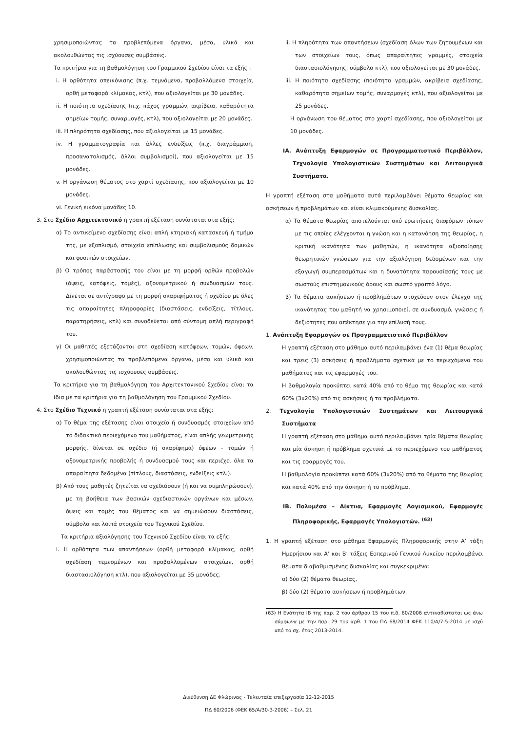χρησιμοποιώντας τα προβλεπόμενα όργανα, μέσα, υλικά και ακολουθώντας τις ισχύουσες συμβάσεις.
Τα κριτήρια για τη βαθμολόγηση του Γραμμικού Σχεδίου είναι τα εξής :
i. Η ορθότητα απεικόνισης (π.χ. τεμνόμενα, προβαλλόμενα στοιχεία, ορθή μεταφορά κλίμακας, κτλ), που αξιολογείται με 30 μονάδες.
ii. Η ποιότητα σχεδίασης (π.χ. πάχος γραμμών, ακρίβεια, καθαρότητα σημείων τομής, συναρμογές, κτλ), που αξιολογείται με 20 μονάδες.
iii. Η πληρότητα σχεδίασης, που αξιολογείται με 15 μονάδες.
iv. Η γραμματογραφία και άλλες ενδείξεις (π.χ. διαγράμμιση, προσανατολισμός, άλλοι συμβολισμοί), που αξιολογείται με 15 μονάδες.
v. Η οργάνωση θέματος στο χαρτί σχεδίασης, που αξιολογείται με 10 μονάδες.
vi. Γενική εικόνα μονάδες 10.
3. Στο Σχέδιο Αρχιτεκτονικό η γραπτή εξέταση συνίσταται στα εξής:
α) Το αντικείμενο σχεδίασης είναι απλή κτηριακή κατασκευή ή τμήμα της, με εξοπλισμό, στοιχεία επίπλωσης και συμβολισμούς δομικών και φυσικών στοιχείων.
β) Ο τρόπος παράστασής του είναι με τη μορφή ορθών προβολών (όψεις, κατόψεις, τομές), αξονομετρικού ή συνδυασμών τους. Δίνεται σε αντίγραφο με τη μορφή σκαριφήματος ή σχεδίου με όλες τις απαραίτητες πληροφορίες (διαστάσεις, ενδείξεις, τίτλους, παρατηρήσεις, κτλ) και συνοδεύεται από σύντομη απλή περιγραφή του.
γ) Οι μαθητές εξετάζονται στη σχεδίαση κατόψεων, τομών, όψεων, χρησιμοποιώντας τα προβλεπόμενα όργανα, μέσα και υλικά και ακολουθώντας τις ισχύουσες συμβάσεις.
Τα κριτήρια για τη βαθμολόγηση του Αρχιτεκτονικού Σχεδίου είναι τα ίδια με τα κριτήρια για τη βαθμολόγηση του Γραμμικού Σχεδίου.
4. Στο Σχέδιο Τεχνικό η γραπτή εξέταση συνίσταται στα εξής:
α) Το θέμα της εξέτασης είναι στοιχείο ή συνδυασμός στοιχείων από το διδακτικό περιεχόμενο του μαθήματος, είναι απλής γεωμετρικής μορφής, δίνεται σε σχέδιο (ή σκαρίφημα) όψεων - τομών ή αξονομετρικής προβολής ή συνδυασμού τους και περιέχει όλα τα απαραίτητα δεδομένα (τίτλους, διαστάσεις, ενδείξεις κτλ.).
β) Από τους μαθητές ζητείται να σχεδιάσουν (ή και να συμπληρώσουν), με τη βοήθεια των βασικών σχεδιαστικών οργάνων και μέσων, όψεις και τομές του θέματος και να σημειώσουν διαστάσεις, σύμβολα και λοιπά στοιχεία του Τεχνικού Σχεδίου.
Τα κριτήρια αξιολόγησης του Τεχνικού Σχεδίου είναι τα εξής:
i. Η ορθότητα των απαντήσεων (ορθή μεταφορά κλίμακας, ορθή σχεδίαση τεμνομένων και προβαλλομένων στοιχείων, ορθή διαστασιολόγηση κτλ), που αξιολογείται με 35 μονάδες.
ii. Η πληρότητα των απαντήσεων (σχεδίαση όλων των ζητουμένων και των στοιχείων τους, όπως απαραίτητες γραμμές, στοιχεία διαστασιολόγησης, σύμβολα κτλ), που αξιολογείται με 30 μονάδες.
iii. Η ποιότητα σχεδίασης (ποιότητα γραμμών, ακρίβεια σχεδίασης, καθαρότητα σημείων τομής, συναρμογές κτλ), που αξιολογείται με 25 μονάδες.
Η οργάνωση του θέματος στο χαρτί σχεδίασης, που αξιολογείται με 10 μονάδες.
ΙΑ. Ανάπτυξη Εφαρμογών σε Προγραμματιστικό Περιβάλλον, Τεχνολογία Υπολογιστικών Συστημάτων και Λειτουργικά Συστήματα.
Η γραπτή εξέταση στα μαθήματα αυτά περιλαμβάνει θέματα θεωρίας και ασκήσεων ή προβλημάτων και είναι κλιμακούμενης δυσκολίας.
α) Τα θέματα θεωρίας αποτελούνται από ερωτήσεις διαφόρων τύπων με τις οποίες ελέγχονται η γνώση και η κατανόηση της θεωρίας, η κριτική ικανότητα των μαθητών, η ικανότητα αξιοποίησης θεωρητικών γνώσεων για την αξιολόγηση δεδομένων και την εξαγωγή συμπερασμάτων και η δυνατότητα παρουσίασής τους με σωστούς επιστημονικούς όρους και σωστό γραπτό λόγο.
β) Τα θέματα ασκήσεων ή προβλημάτων στοχεύουν στον έλεγχο της ικανότητας του μαθητή να χρησιμοποιεί, σε συνδυασμό, γνώσεις ή δεξιότητες που απέκτησε για την επίλυσή τους.
1. Ανάπτυξη Εφαρμογών σε Προγραμματιστικό Περιβάλλον
Η γραπτή εξέταση στο μάθημα αυτό περιλαμβάνει ένα (1) θέμα θεωρίας και τρεις (3) ασκήσεις ή προβλήματα σχετικά με το περιεχόμενο του μαθήματος και τις εφαρμογές του.
Η βαθμολογία προκύπτει κατά 40% από το θέμα της θεωρίας και κατά 60% (3x20%) από τις ασκήσεις ή τα προβλήματα.
2. Τεχνολογία Υπολογιστικών Συστημάτων και Λειτουργικά Συστήματα
Η γραπτή εξέταση στο μάθημα αυτό περιλαμβάνει τρία θέματα θεωρίας και μία άσκηση ή πρόβλημα σχετικά με το περιεχόμενο του μαθήματος και τις εφαρμογές του.
Η βαθμολογία προκύπτει κατά 60% (3x20%) από τα θέματα της θεωρίας και κατά 40% από την άσκηση ή το πρόβλημα.
ΙΒ. Πολυμέσα – Δίκτυα, Εφαρμογές Λογισμικού, Εφαρμογές Πληροφορικής, Εφαρμογές Υπολογιστών. <sup>(63)</sup>
1. Η γραπτή εξέταση στο μάθημα Εφαρμογές Πληροφορικής στην Α’ τάξη Ημερήσιου και Α’ και Β’ τάξεις Εσπερινού Γενικού Λυκείου περιλαμβάνει θέματα διαβαθμισμένης δυσκολίας και συγκεκριμένα:
α) δύο (2) θέματα θεωρίας,
β) δύο (2) θέματα ασκήσεων ή προβλημάτων.
(63) Η Ενότητα ΙΒ της παρ. 2 του άρθρου 15 του π.δ. 60/2006 αντικαθίσταται ως άνω σύμφωνα με την παρ. 29 του αρθ. 1 του ΠΔ 68/2014 ΦΕΚ 110/Α/7-5-2014 με ισχύ από το σχ. έτος 2013-2014.
Διεύθυνση ΔΕ Φλώρινας - Τελευταία επεξεργασία 12-12-2015
ΠΔ 60/2006 (ΦΕΚ 65/Α/30-3-2006) – Σελ. 21